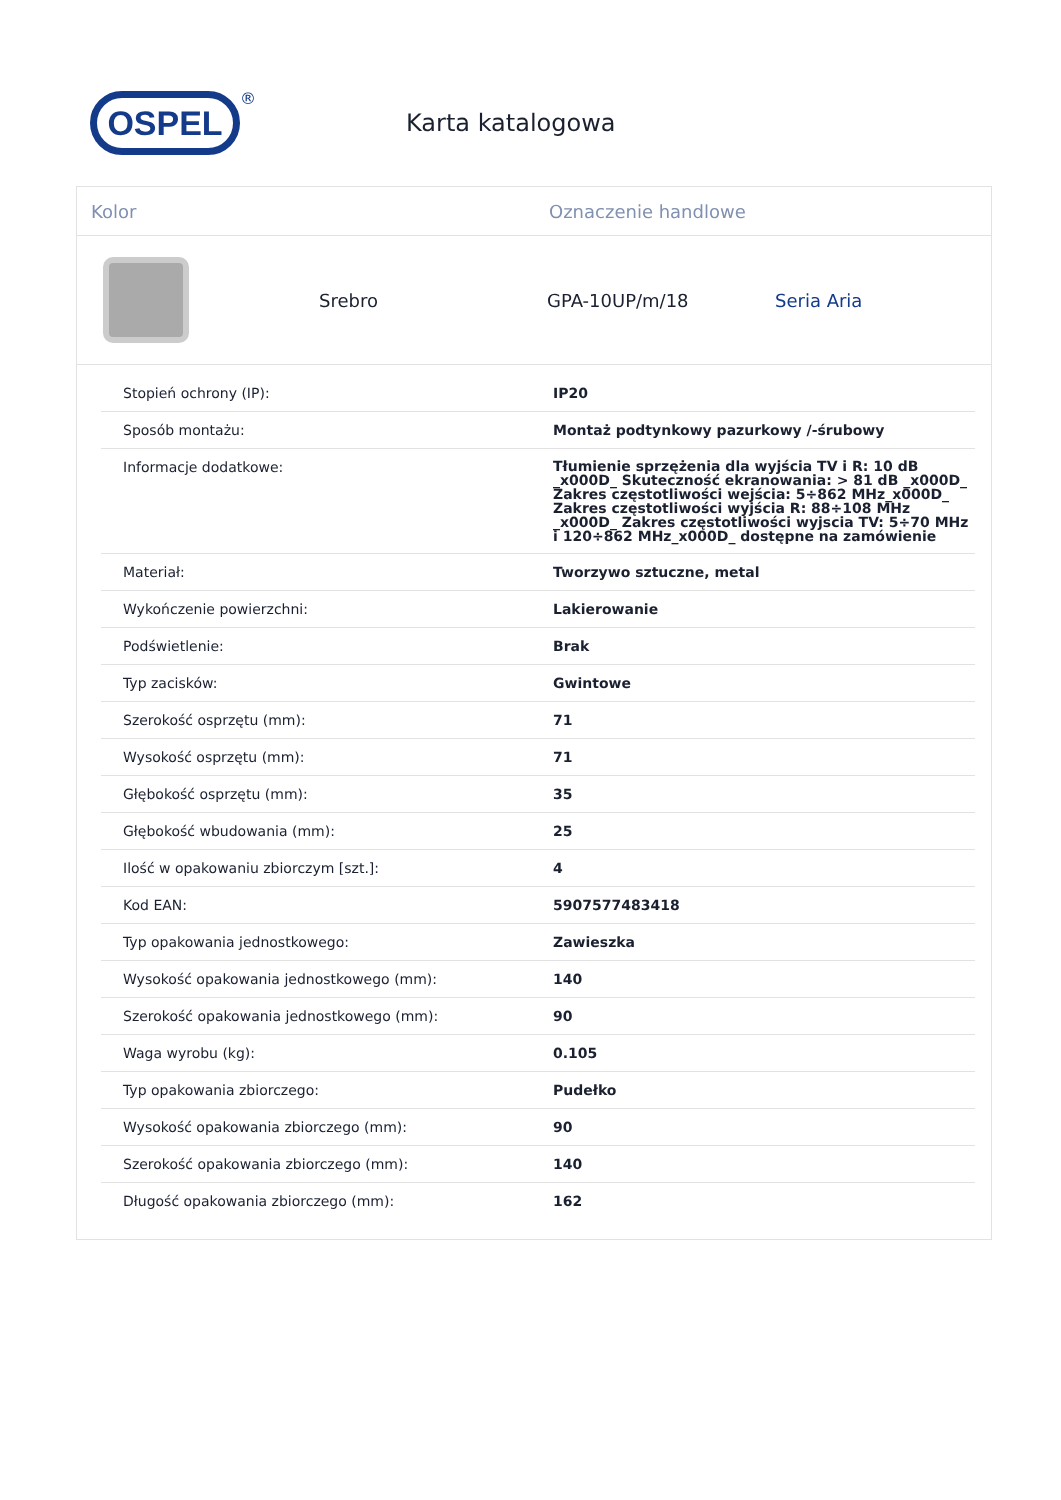OSPEL
®
Karta katalogowa
Kolor Oznaczenie handlowe
Srebro GPA-10UP/m/18 Seria Aria
| Stopień ochrony (IP): | IP20 |
| Sposób montażu: | Montaż podtynkowy pazurkowy /-śrubowy |
| Informacje dodatkowe: | Tłumienie sprzężenia dla wyjścia TV i R: 10 dB _x000D_ Skuteczność ekranowania: > 81 dB _x000D_ Zakres częstotliwości wejścia: 5÷862 MHz_x000D_ Zakres częstotliwości wyjścia R: 88÷108 MHz _x000D_ Zakres częstotliwości wyjscia TV: 5÷70 MHz i 120÷862 MHz_x000D_ dostępne na zamówienie |
| Materiał: | Tworzywo sztuczne, metal |
| Wykończenie powierzchni: | Lakierowanie |
| Podświetlenie: | Brak |
| Typ zacisków: | Gwintowe |
| Szerokość osprzętu (mm): | 71 |
| Wysokość osprzętu (mm): | 71 |
| Głębokość osprzętu (mm): | 35 |
| Głębokość wbudowania (mm): | 25 |
| Ilość w opakowaniu zbiorczym [szt.]: | 4 |
| Kod EAN: | 5907577483418 |
| Typ opakowania jednostkowego: | Zawieszka |
| Wysokość opakowania jednostkowego (mm): | 140 |
| Szerokość opakowania jednostkowego (mm): | 90 |
| Waga wyrobu (kg): | 0.105 |
| Typ opakowania zbiorczego: | Pudełko |
| Wysokość opakowania zbiorczego (mm): | 90 |
| Szerokość opakowania zbiorczego (mm): | 140 |
| Długość opakowania zbiorczego (mm): | 162 |